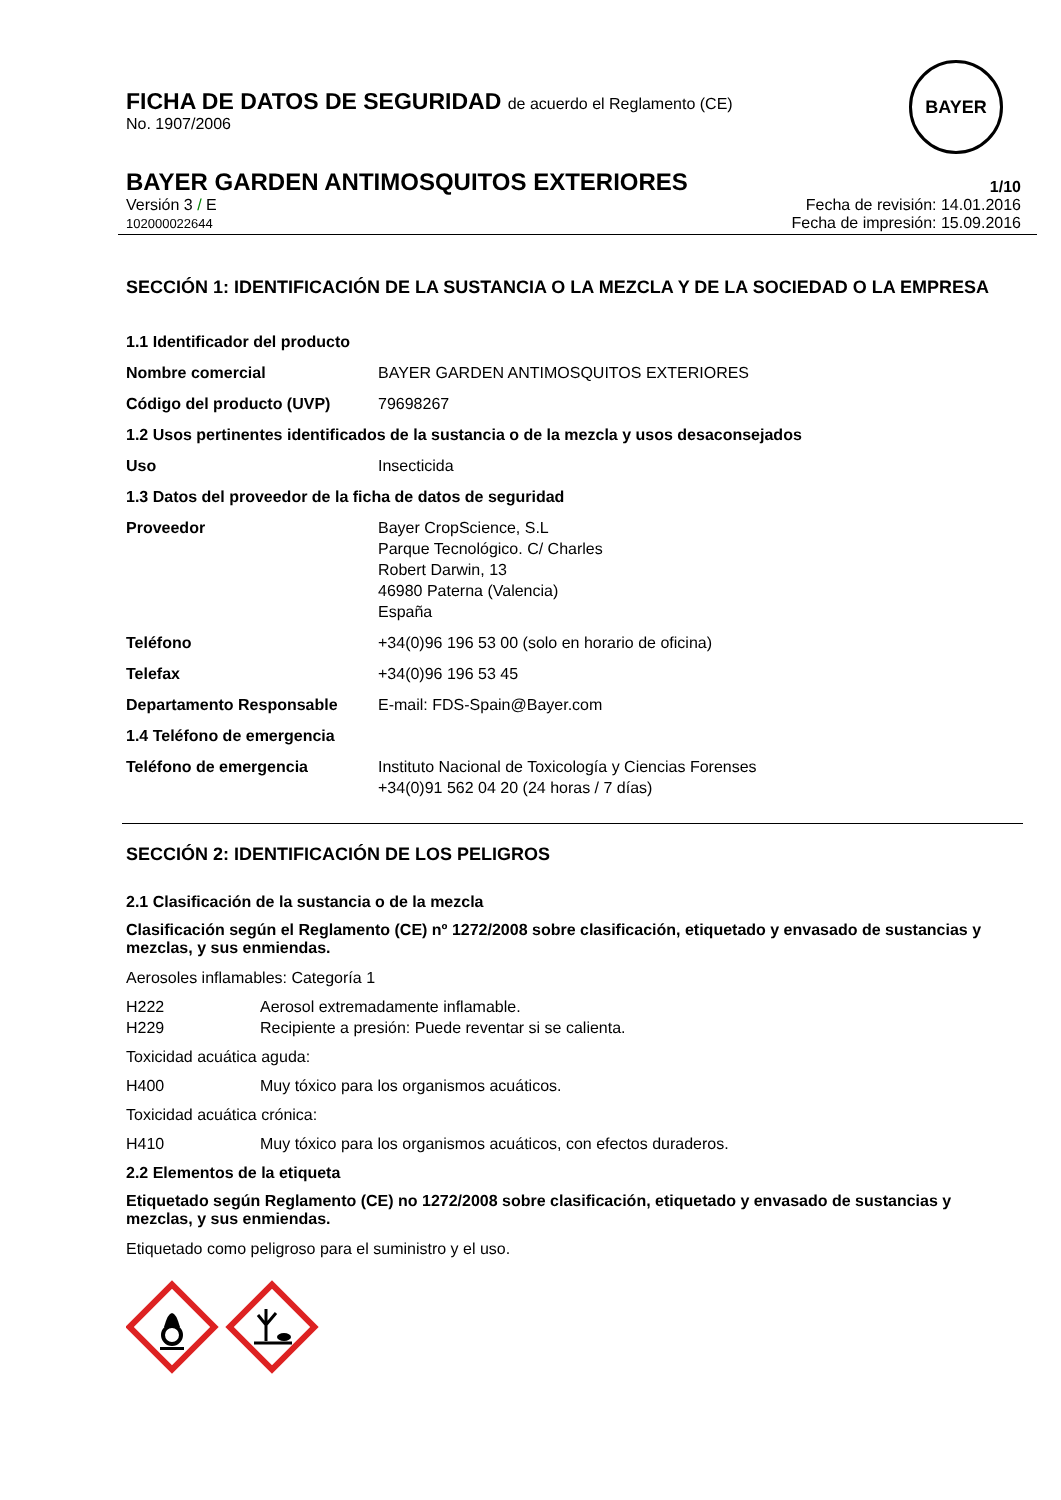FICHA DE DATOS DE SEGURIDAD de acuerdo el Reglamento (CE)
No. 1907/2006
BAYER
BAYER GARDEN ANTIMOSQUITOS EXTERIORES
1/10
Versión 3 / E
102000022644
Fecha de revisión: 14.01.2016
Fecha de impresión: 15.09.2016
SECCIÓN 1: IDENTIFICACIÓN DE LA SUSTANCIA O LA MEZCLA Y DE LA SOCIEDAD O LA EMPRESA
| 1.1 Identificador del producto | |
| Nombre comercial | BAYER GARDEN ANTIMOSQUITOS EXTERIORES |
| Código del producto (UVP) | 79698267 |
| 1.2 Usos pertinentes identificados de la sustancia o de la mezcla y usos desaconsejados | |
| Uso | Insecticida |
| 1.3 Datos del proveedor de la ficha de datos de seguridad | |
| Proveedor | Bayer CropScience, S.L Parque Tecnológico. C/ Charles Robert Darwin, 13 46980 Paterna (Valencia) España |
| Teléfono | +34(0)96 196 53 00 (solo en horario de oficina) |
| Telefax | +34(0)96 196 53 45 |
| Departamento Responsable | E-mail: FDS-Spain@Bayer.com |
| 1.4 Teléfono de emergencia | |
| Teléfono de emergencia | Instituto Nacional de Toxicología y Ciencias Forenses +34(0)91 562 04 20 (24 horas / 7 días) |
SECCIÓN 2: IDENTIFICACIÓN DE LOS PELIGROS
2.1 Clasificación de la sustancia o de la mezcla
Clasificación según el Reglamento (CE) nº 1272/2008 sobre clasificación, etiquetado y envasado de sustancias y mezclas, y sus enmiendas.
Aerosoles inflamables: Categoría 1
| H222 | Aerosol extremadamente inflamable. |
| H229 | Recipiente a presión: Puede reventar si se calienta. |
Toxicidad acuática aguda:
| H400 | Muy tóxico para los organismos acuáticos. |
Toxicidad acuática crónica:
| H410 | Muy tóxico para los organismos acuáticos, con efectos duraderos. |
2.2 Elementos de la etiqueta
Etiquetado según Reglamento (CE) no 1272/2008 sobre clasificación, etiquetado y envasado de sustancias y mezclas, y sus enmiendas.
Etiquetado como peligroso para el suministro y el uso.